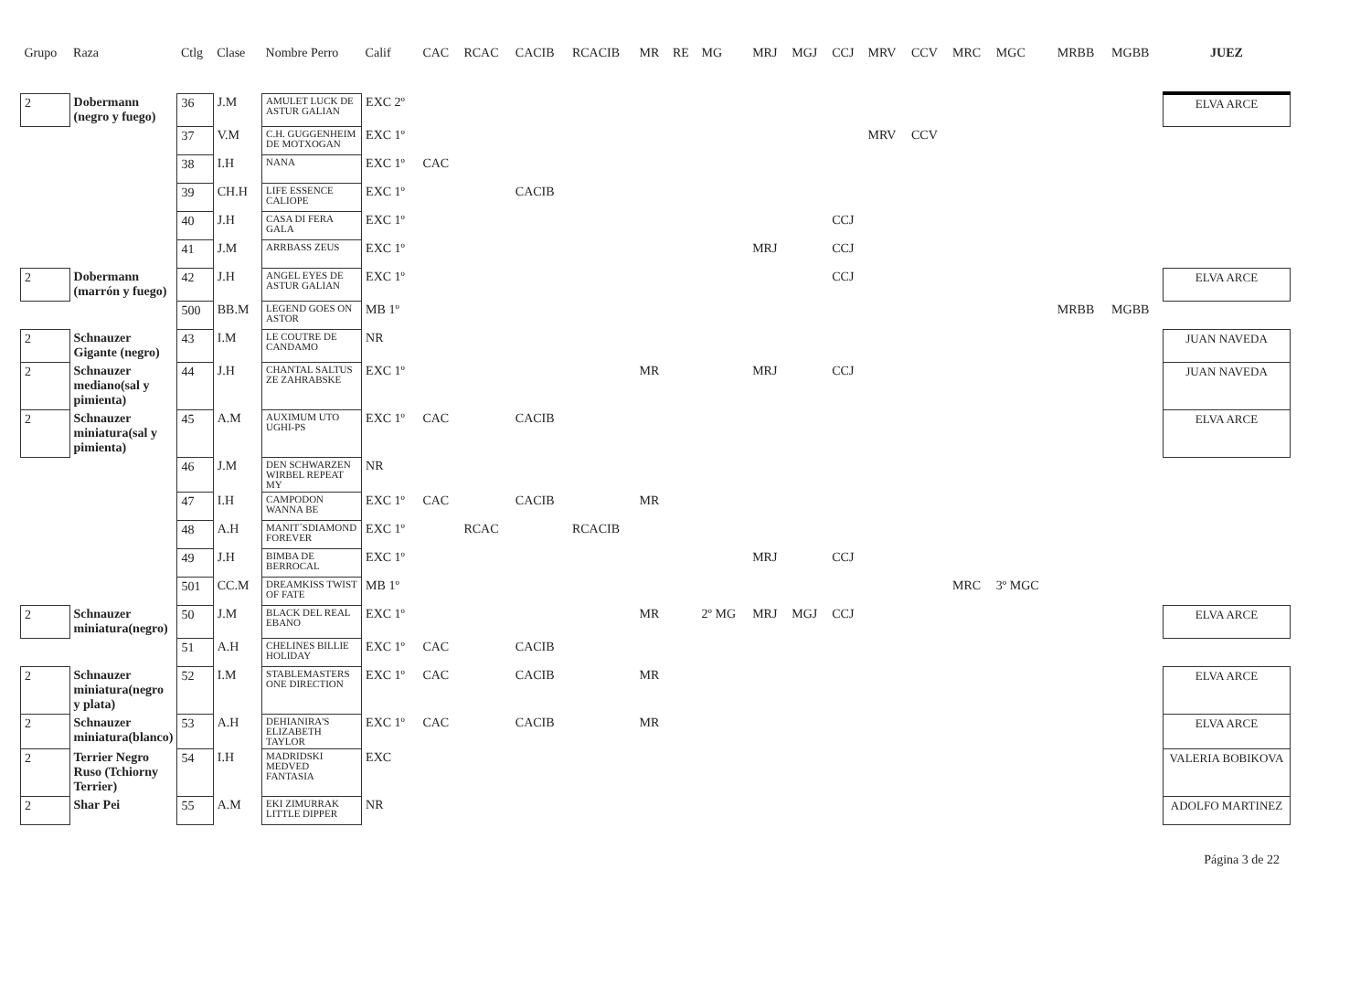| Grupo | Raza | Ctlg | Clase | Nombre Perro | Calif | CAC | RCAC | CACIB | RCACIB | MR | RE | MG | MRJ | MGJ | CCJ | MRV | CCV | MRC | MGC | MRBB | MGBB | JUEZ |
| --- | --- | --- | --- | --- | --- | --- | --- | --- | --- | --- | --- | --- | --- | --- | --- | --- | --- | --- | --- | --- | --- | --- |
| 2 | Dobermann (negro y fuego) | 36 | J.M | AMULET LUCK DE ASTUR GALIAN | EXC 2º | | | | | | | | | | | | | | | | | ELVA ARCE |
| | | 37 | V.M | C.H. GUGGENHEIM DE MOTXOGAN | EXC 1º | | | | | | | | | | | MRV | CCV | | | | | |
| | | 38 | I.H | NANA | EXC 1º | CAC | | | | | | | | | | | | | | | | |
| | | 39 | CH.H | LIFE ESSENCE CALIOPE | EXC 1º | | | CACIB | | | | | | | | | | | | | | |
| | | 40 | J.H | CASA DI FERA GALA | EXC 1º | | | | | | | | | | CCJ | | | | | | | |
| | | 41 | J.M | ARRBASS ZEUS | EXC 1º | | | | | | | | MRJ | | CCJ | | | | | | | |
| 2 | Dobermann (marrón y fuego) | 42 | J.H | ANGEL EYES DE ASTUR GALIAN | EXC 1º | | | | | | | | | | CCJ | | | | | | | ELVA ARCE |
| | | 500 | BB.M | LEGEND GOES ON ASTOR | MB 1º | | | | | | | | | | | | | | | MRBB | MGBB | |
| 2 | Schnauzer Gigante (negro) | 43 | I.M | LE COUTRE DE CANDAMO | NR | | | | | | | | | | | | | | | | | JUAN NAVEDA |
| 2 | Schnauzer mediano(sal y pimienta) | 44 | J.H | CHANTAL SALTUS ZE ZAHRABSKE | EXC 1º | | | | | MR | | | MRJ | | CCJ | | | | | | | JUAN NAVEDA |
| 2 | Schnauzer miniatura(sal y pimienta) | 45 | A.M | AUXIMUM UTO UGHI-PS | EXC 1º | CAC | | CACIB | | | | | | | | | | | | | | ELVA ARCE |
| | | 46 | J.M | DEN SCHWARZEN WIRBEL REPEAT MY | NR | | | | | | | | | | | | | | | | | |
| | | 47 | I.H | CAMPODON WANNA BE | EXC 1º | CAC | | CACIB | | MR | | | | | | | | | | | | |
| | | 48 | A.H | MANIT´SDIAMOND FOREVER | EXC 1º | | RCAC | | RCACIB | | | | | | | | | | | | | |
| | | 49 | J.H | BIMBA DE BERROCAL | EXC 1º | | | | | | | | MRJ | | CCJ | | | | | | | |
| | | 501 | CC.M | DREAMKISS TWIST OF FATE | MB 1º | | | | | | | | | | | | | MRC | 3º MGC | | | |
| 2 | Schnauzer miniatura(negro) | 50 | J.M | BLACK DEL REAL EBANO | EXC 1º | | | | | MR | | 2º MG | MRJ | MGJ | CCJ | | | | | | | ELVA ARCE |
| | | 51 | A.H | CHELINES BILLIE HOLIDAY | EXC 1º | CAC | | CACIB | | | | | | | | | | | | | | |
| 2 | Schnauzer miniatura(negro y plata) | 52 | I.M | STABLEMASTERS ONE DIRECTION | EXC 1º | CAC | | CACIB | | MR | | | | | | | | | | | | ELVA ARCE |
| 2 | Schnauzer miniatura(blanco) | 53 | A.H | DEHIANIRA'S ELIZABETH TAYLOR | EXC 1º | CAC | | CACIB | | MR | | | | | | | | | | | | ELVA ARCE |
| 2 | Terrier Negro Ruso (Tchiorny Terrier) | 54 | I.H | MADRIDSKI MEDVED FANTASIA | EXC | | | | | | | | | | | | | | | | | VALERIA BOBIKOVA |
| 2 | Shar Pei | 55 | A.M | EKI ZIMURRAK LITTLE DIPPER | NR | | | | | | | | | | | | | | | | | ADOLFO MARTINEZ |
Página 3 de 22